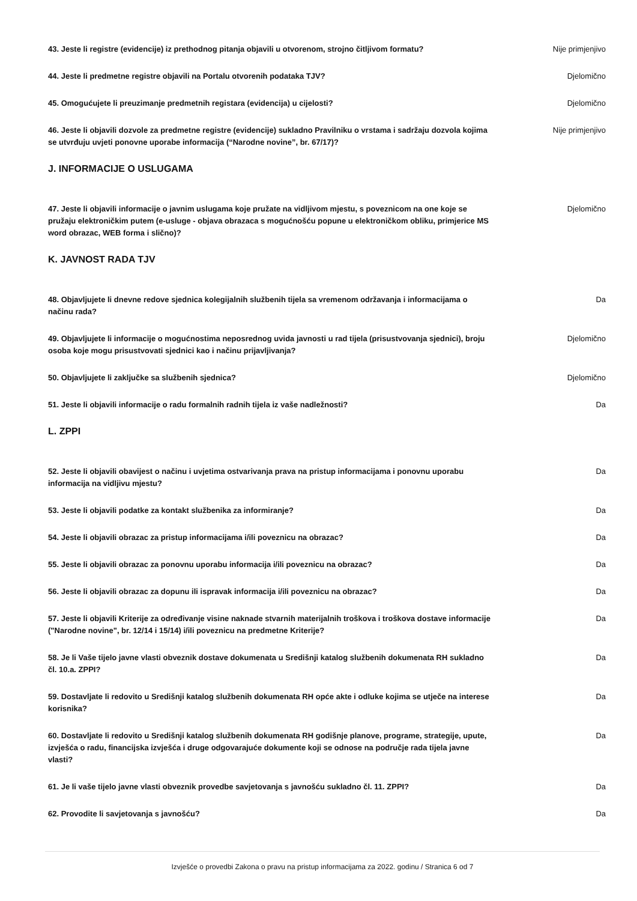43. Jeste li registre (evidencije) iz prethodnog pitanja objavili u otvorenom, strojno čitljivom formatu?
Nije primjenjivo
44. Jeste li predmetne registre objavili na Portalu otvorenih podataka TJV? Djelomično
45. Omogućujete li preuzimanje predmetnih registara (evidencija) u cijelosti? Djelomično
46. Jeste li objavili dozvole za predmetne registre (evidencije) sukladno Pravilniku o vrstama i sadržaju dozvola kojima se utvrđuju uvjeti ponovne uporabe informacija (“Narodne novine”, br. 67/17)?
Nije primjenjivo
J. INFORMACIJE O USLUGAMA
47. Jeste li objavili informacije o javnim uslugama koje pružate na vidljivom mjestu, s poveznicom na one koje se pružaju elektroničkim putem (e-usluge - objava obrazaca s mogućnošću popune u elektroničkom obliku, primjerice MS word obrazac, WEB forma i slično)?
Djelomično
K. JAVNOST RADA TJV
48. Objavljujete li dnevne redove sjednica kolegijalnih službenih tijela sa vremenom održavanja i informacijama o načinu rada?
Da
49. Objavljujete li informacije o mogućnostima neposrednog uvida javnosti u rad tijela (prisustvovanja sjednici), broju osoba koje mogu prisustvovati sjednici kao i načinu prijavljivanja?
Djelomično
50. Objavljujete li zaključke sa službenih sjednica? Djelomično
51. Jeste li objavili informacije o radu formalnih radnih tijela iz vaše nadležnosti? Da
L. ZPPI
52. Jeste li objavili obavijest o načinu i uvjetima ostvarivanja prava na pristup informacijama i ponovnu uporabu informacija na vidljivu mjestu?
Da
53. Jeste li objavili podatke za kontakt službenika za informiranje? Da
54. Jeste li objavili obrazac za pristup informacijama i/ili poveznicu na obrazac? Da
55. Jeste li objavili obrazac za ponovnu uporabu informacija i/ili poveznicu na obrazac? Da
56. Jeste li objavili obrazac za dopunu ili ispravak informacija i/ili poveznicu na obrazac? Da
57. Jeste li objavili Kriterije za određivanje visine naknade stvarnih materijalnih troškova i troškova dostave informacije ("Narodne novine", br. 12/14 i 15/14) i/ili poveznicu na predmetne Kriterije?
Da
58. Je li Vaše tijelo javne vlasti obveznik dostave dokumenata u Središnji katalog službenih dokumenata RH sukladno čl. 10.a. ZPPI?
Da
59. Dostavljate li redovito u Središnji katalog službenih dokumenata RH opće akte i odluke kojima se utječe na interese korisnika?
Da
60. Dostavljate li redovito u Središnji katalog službenih dokumenata RH godišnje planove, programe, strategije, upute, izvješća o radu, financijska izvješća i druge odgovarajuće dokumente koji se odnose na područje rada tijela javne vlasti?
Da
61. Je li vaše tijelo javne vlasti obveznik provedbe savjetovanja s javnošću sukladno čl. 11. ZPPI?
Da
62. Provodite li savjetovanja s javnošću? Da
Izvješće o provedbi Zakona o pravu na pristup informacijama za 2022. godinu / Stranica 6 od 7